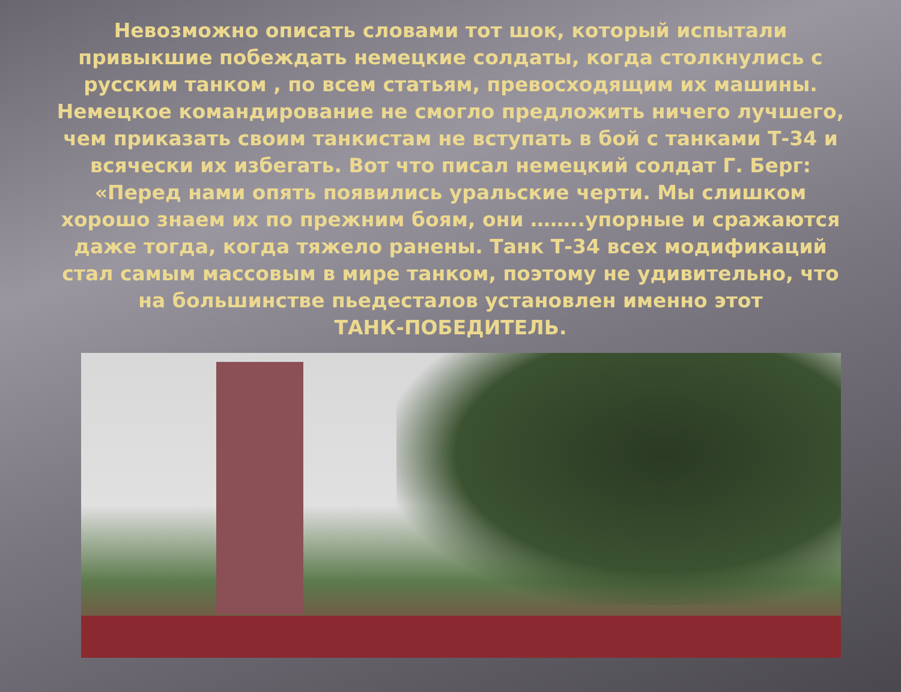Невозможно описать словами тот шок, который испытали привыкшие побеждать немецкие солдаты, когда столкнулись с русским танком , по всем статьям, превосходящим их машины. Немецкое командирование не смогло предложить ничего лучшего, чем приказать своим танкистам не вступать в бой с танками Т-34 и всячески их избегать. Вот что писал немецкий солдат Г. Берг: «Перед нами опять появились уральские черти. Мы слишком хорошо знаем их по прежним боям, они ……..упорные и сражаются даже тогда, когда тяжело ранены. Танк Т-34 всех модификаций стал самым массовым в мире танком, поэтому не удивительно, что на большинстве пьедесталов установлен именно этот
ТАНК-ПОБЕДИТЕЛЬ.